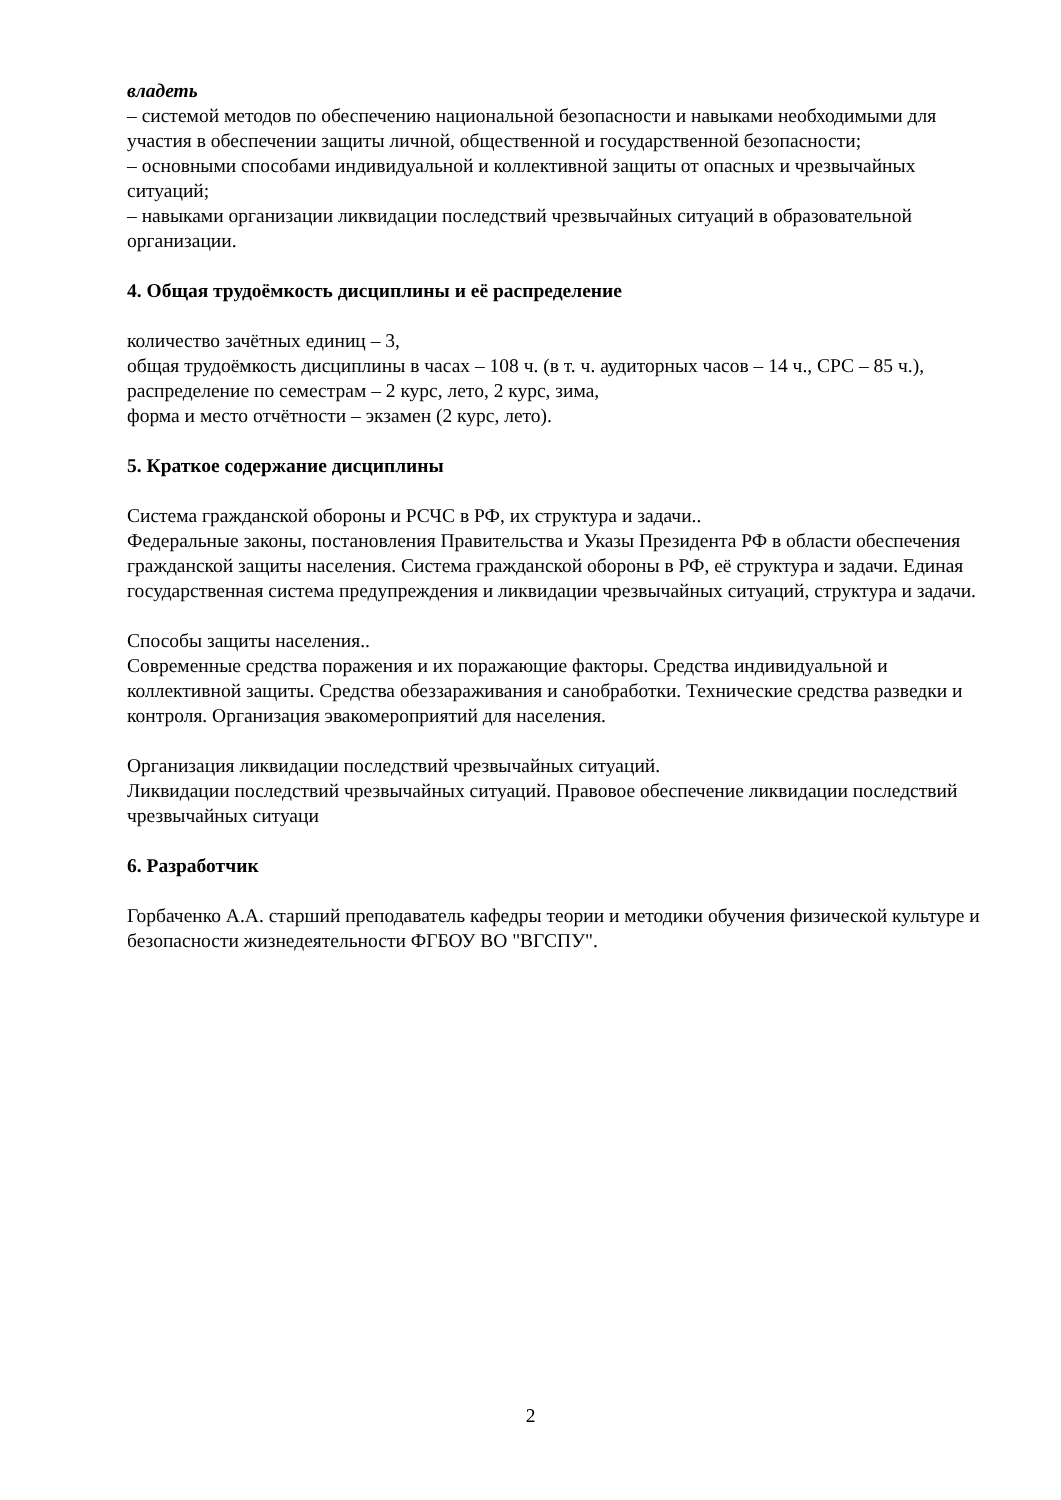владеть
– системой методов по обеспечению национальной безопасности и навыками необходимыми для участия в обеспечении защиты личной, общественной и государственной безопасности;
– основными способами индивидуальной и коллективной защиты от опасных и чрезвычайных ситуаций;
– навыками организации ликвидации последствий чрезвычайных ситуаций в образовательной организации.
4. Общая трудоёмкость дисциплины и её распределение
количество зачётных единиц – 3,
общая трудоёмкость дисциплины в часах – 108 ч. (в т. ч. аудиторных часов – 14 ч., СРС – 85 ч.),
распределение по семестрам – 2 курс, лето, 2 курс, зима,
форма и место отчётности – экзамен (2 курс, лето).
5. Краткое содержание дисциплины
Система гражданской обороны и РСЧС в РФ, их структура и задачи..
Федеральные законы, постановления Правительства и Указы Президента РФ в области обеспечения гражданской защиты населения. Система гражданской обороны в РФ, её структура и задачи. Единая государственная система предупреждения и ликвидации чрезвычайных ситуаций, структура и задачи.
Способы защиты населения..
Современные средства поражения и их поражающие факторы. Средства индивидуальной и коллективной защиты. Средства обеззараживания и санобработки. Технические средства разведки и контроля. Организация эвакомероприятий для населения.
Организация ликвидации последствий чрезвычайных ситуаций.
Ликвидации последствий чрезвычайных ситуаций. Правовое обеспечение ликвидации последствий чрезвычайных ситуаци
6. Разработчик
Горбаченко А.А. старший преподаватель кафедры теории и методики обучения физической культуре и безопасности жизнедеятельности ФГБОУ ВО "ВГСПУ".
2